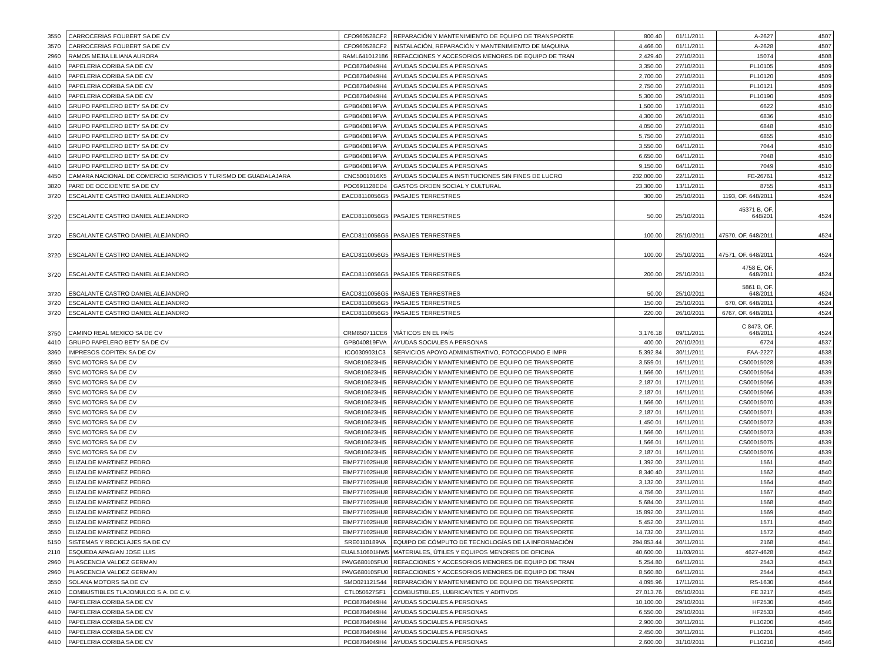| 3550 | CARROCERIAS FOUBERT SA DE CV | CFO960528CF2 | REPARACIÓN Y MANTENIMIENTO DE EQUIPO DE TRANSPORTE | 800.40 | 01/11/2011 | A-2627 | 4507 |
| 3570 | CARROCERIAS FOUBERT SA DE CV | CFO960528CF2 | INSTALACIÓN, REPARACIÓN Y MANTENIMIENTO DE MAQUINA | 4,466.00 | 01/11/2011 | A-2628 | 4507 |
| 2960 | RAMOS MEJIA LILIANA AURORA | RAML641012186 | REFACCIONES Y ACCESORIOS MENORES DE EQUIPO DE TRAN | 2,429.40 | 27/10/2011 | 15074 | 4508 |
| 4410 | PAPELERIA CORIBA SA DE CV | PCO8704049H4 | AYUDAS SOCIALES A PERSONAS | 3,350.00 | 27/10/2011 | PL10105 | 4509 |
| 4410 | PAPELERIA CORIBA SA DE CV | PCO8704049H4 | AYUDAS SOCIALES A PERSONAS | 2,700.00 | 27/10/2011 | PL10120 | 4509 |
| 4410 | PAPELERIA CORIBA SA DE CV | PCO8704049H4 | AYUDAS SOCIALES A PERSONAS | 2,750.00 | 27/10/2011 | PL10121 | 4509 |
| 4410 | PAPELERIA CORIBA SA DE CV | PCO8704049H4 | AYUDAS SOCIALES A PERSONAS | 5,300.00 | 29/10/2011 | PL10190 | 4509 |
| 4410 | GRUPO PAPELERO BETY SA DE CV | GPB040819FVA | AYUDAS SOCIALES A PERSONAS | 1,500.00 | 17/10/2011 | 6622 | 4510 |
| 4410 | GRUPO PAPELERO BETY SA DE CV | GPB040819FVA | AYUDAS SOCIALES A PERSONAS | 4,300.00 | 26/10/2011 | 6836 | 4510 |
| 4410 | GRUPO PAPELERO BETY SA DE CV | GPB040819FVA | AYUDAS SOCIALES A PERSONAS | 4,050.00 | 27/10/2011 | 6848 | 4510 |
| 4410 | GRUPO PAPELERO BETY SA DE CV | GPB040819FVA | AYUDAS SOCIALES A PERSONAS | 5,750.00 | 27/10/2011 | 6855 | 4510 |
| 4410 | GRUPO PAPELERO BETY SA DE CV | GPB040819FVA | AYUDAS SOCIALES A PERSONAS | 3,550.00 | 04/11/2011 | 7044 | 4510 |
| 4410 | GRUPO PAPELERO BETY SA DE CV | GPB040819FVA | AYUDAS SOCIALES A PERSONAS | 6,650.00 | 04/11/2011 | 7048 | 4510 |
| 4410 | GRUPO PAPELERO BETY SA DE CV | GPB040819FVA | AYUDAS SOCIALES A PERSONAS | 9,150.00 | 04/11/2011 | 7049 | 4510 |
| 4450 | CAMARA NACIONAL DE COMERCIO SERVICIOS Y TURISMO DE GUADALAJARA | CNC5001016X5 | AYUDAS SOCIALES A INSTITUCIONES SIN FINES DE LUCRO | 232,000.00 | 22/11/2011 | FE-26761 | 4512 |
| 3820 | PARE DE OCCIDENTE SA DE CV | POC691128ED4 | GASTOS ORDEN SOCIAL Y CULTURAL | 23,300.00 | 13/11/2011 | 8755 | 4513 |
| 3720 | ESCALANTE CASTRO DANIEL ALEJANDRO | EACD8110056G5 | PASAJES TERRESTRES | 300.00 | 25/10/2011 | 1193, OF. 648/2011 | 4524 |
| 3720 | ESCALANTE CASTRO DANIEL ALEJANDRO | EACD8110056G5 | PASAJES TERRESTRES | 50.00 | 25/10/2011 | 45371 B, OF. 648/201 | 4524 |
| 3720 | ESCALANTE CASTRO DANIEL ALEJANDRO | EACD8110056G5 | PASAJES TERRESTRES | 100.00 | 25/10/2011 | 47570, OF. 648/2011 | 4524 |
| 3720 | ESCALANTE CASTRO DANIEL ALEJANDRO | EACD8110056G5 | PASAJES TERRESTRES | 100.00 | 25/10/2011 | 47571, OF. 648/2011 | 4524 |
| 3720 | ESCALANTE CASTRO DANIEL ALEJANDRO | EACD8110056G5 | PASAJES TERRESTRES | 200.00 | 25/10/2011 | 4758 E, OF. 648/2011 | 4524 |
| 3720 | ESCALANTE CASTRO DANIEL ALEJANDRO | EACD8110056G5 | PASAJES TERRESTRES | 50.00 | 25/10/2011 | 5861 B, OF. 648/2011 | 4524 |
| 3720 | ESCALANTE CASTRO DANIEL ALEJANDRO | EACD8110056G5 | PASAJES TERRESTRES | 150.00 | 25/10/2011 | 670, OF. 648/2011 | 4524 |
| 3720 | ESCALANTE CASTRO DANIEL ALEJANDRO | EACD8110056G5 | PASAJES TERRESTRES | 220.00 | 26/10/2011 | 6767, OF. 648/2011 | 4524 |
| 3750 | CAMINO REAL MEXICO SA DE CV | CRM850711CE6 | VIÁTICOS EN EL PAÍS | 3,176.18 | 09/11/2011 | C 8473, OF. 648/2011 | 4524 |
| 4410 | GRUPO PAPELERO BETY SA DE CV | GPB040819FVA | AYUDAS SOCIALES A PERSONAS | 400.00 | 20/10/2011 | 6724 | 4537 |
| 3360 | IMPRESOS COPITEK SA DE CV | ICO0309031C3 | SERVICIOS APOYO ADMINISTRATIVO, FOTOCOPIADO E IMPR | 5,392.84 | 30/11/2011 | FAA-2227 | 4538 |
| 3550 | SYC MOTORS SA DE CV | SMO810623HI5 | REPARACIÓN Y MANTENIMIENTO DE EQUIPO DE TRANSPORTE | 3,559.01 | 16/11/2011 | CS00015028 | 4539 |
| 3550 | SYC MOTORS SA DE CV | SMO810623HI5 | REPARACIÓN Y MANTENIMIENTO DE EQUIPO DE TRANSPORTE | 1,566.00 | 16/11/2011 | CS00015054 | 4539 |
| 3550 | SYC MOTORS SA DE CV | SMO810623HI5 | REPARACIÓN Y MANTENIMIENTO DE EQUIPO DE TRANSPORTE | 2,187.01 | 17/11/2011 | CS00015056 | 4539 |
| 3550 | SYC MOTORS SA DE CV | SMO810623HI5 | REPARACIÓN Y MANTENIMIENTO DE EQUIPO DE TRANSPORTE | 2,187.01 | 16/11/2011 | CS00015066 | 4539 |
| 3550 | SYC MOTORS SA DE CV | SMO810623HI5 | REPARACIÓN Y MANTENIMIENTO DE EQUIPO DE TRANSPORTE | 1,566.00 | 16/11/2011 | CS00015070 | 4539 |
| 3550 | SYC MOTORS SA DE CV | SMO810623HI5 | REPARACIÓN Y MANTENIMIENTO DE EQUIPO DE TRANSPORTE | 2,187.01 | 16/11/2011 | CS00015071 | 4539 |
| 3550 | SYC MOTORS SA DE CV | SMO810623HI5 | REPARACIÓN Y MANTENIMIENTO DE EQUIPO DE TRANSPORTE | 1,450.01 | 16/11/2011 | CS00015072 | 4539 |
| 3550 | SYC MOTORS SA DE CV | SMO810623HI5 | REPARACIÓN Y MANTENIMIENTO DE EQUIPO DE TRANSPORTE | 1,566.00 | 16/11/2011 | CS00015073 | 4539 |
| 3550 | SYC MOTORS SA DE CV | SMO810623HI5 | REPARACIÓN Y MANTENIMIENTO DE EQUIPO DE TRANSPORTE | 1,566.01 | 16/11/2011 | CS00015075 | 4539 |
| 3550 | SYC MOTORS SA DE CV | SMO810623HI5 | REPARACIÓN Y MANTENIMIENTO DE EQUIPO DE TRANSPORTE | 2,187.01 | 16/11/2011 | CS00015076 | 4539 |
| 3550 | ELIZALDE MARTINEZ PEDRO | EIMP771025HU8 | REPARACIÓN Y MANTENIMIENTO DE EQUIPO DE TRANSPORTE | 1,392.00 | 23/11/2011 | 1561 | 4540 |
| 3550 | ELIZALDE MARTINEZ PEDRO | EIMP771025HU8 | REPARACIÓN Y MANTENIMIENTO DE EQUIPO DE TRANSPORTE | 8,340.40 | 23/11/2011 | 1562 | 4540 |
| 3550 | ELIZALDE MARTINEZ PEDRO | EIMP771025HU8 | REPARACIÓN Y MANTENIMIENTO DE EQUIPO DE TRANSPORTE | 3,132.00 | 23/11/2011 | 1564 | 4540 |
| 3550 | ELIZALDE MARTINEZ PEDRO | EIMP771025HU8 | REPARACIÓN Y MANTENIMIENTO DE EQUIPO DE TRANSPORTE | 4,756.00 | 23/11/2011 | 1567 | 4540 |
| 3550 | ELIZALDE MARTINEZ PEDRO | EIMP771025HU8 | REPARACIÓN Y MANTENIMIENTO DE EQUIPO DE TRANSPORTE | 5,684.00 | 23/11/2011 | 1568 | 4540 |
| 3550 | ELIZALDE MARTINEZ PEDRO | EIMP771025HU8 | REPARACIÓN Y MANTENIMIENTO DE EQUIPO DE TRANSPORTE | 15,892.00 | 23/11/2011 | 1569 | 4540 |
| 3550 | ELIZALDE MARTINEZ PEDRO | EIMP771025HU8 | REPARACIÓN Y MANTENIMIENTO DE EQUIPO DE TRANSPORTE | 5,452.00 | 23/11/2011 | 1571 | 4540 |
| 3550 | ELIZALDE MARTINEZ PEDRO | EIMP771025HU8 | REPARACIÓN Y MANTENIMIENTO DE EQUIPO DE TRANSPORTE | 14,732.00 | 23/11/2011 | 1572 | 4540 |
| 5150 | SISTEMAS Y RECICLAJES SA DE CV | SRE0110189VA | EQUIPO DE CÓMPUTO DE TECNOLOGÍAS DE LA INFORMACIÓN | 294,853.44 | 30/11/2011 | 2168 | 4541 |
| 2110 | ESQUEDA APAGIAN JOSE LUIS | EUAL510601HW5 | MATERIALES, ÚTILES Y EQUIPOS MENORES DE OFICINA | 40,600.00 | 11/03/2011 | 4627-4628 | 4542 |
| 2960 | PLASCENCIA VALDEZ GERMAN | PAVG680105FU0 | REFACCIONES Y ACCESORIOS MENORES DE EQUIPO DE TRAN | 5,254.80 | 04/11/2011 | 2543 | 4543 |
| 2960 | PLASCENCIA VALDEZ GERMAN | PAVG680105FU0 | REFACCIONES Y ACCESORIOS MENORES DE EQUIPO DE TRAN | 8,560.80 | 04/11/2011 | 2544 | 4543 |
| 3550 | SOLANA MOTORS SA DE CV | SMO021121S44 | REPARACIÓN Y MANTENIMIENTO DE EQUIPO DE TRANSPORTE | 4,095.96 | 17/11/2011 | RS-1630 | 4544 |
| 2610 | COMBUSTIBLES TLAJOMULCO S.A. DE C.V. | CTL050627SF1 | COMBUSTIBLES, LUBRICANTES Y ADITIVOS | 27,013.76 | 05/10/2011 | FE 3217 | 4545 |
| 4410 | PAPELERIA CORIBA SA DE CV | PCO8704049H4 | AYUDAS SOCIALES A PERSONAS | 10,100.00 | 29/10/2011 | HF2530 | 4546 |
| 4410 | PAPELERIA CORIBA SA DE CV | PCO8704049H4 | AYUDAS SOCIALES A PERSONAS | 6,550.00 | 29/10/2011 | HF2533 | 4546 |
| 4410 | PAPELERIA CORIBA SA DE CV | PCO8704049H4 | AYUDAS SOCIALES A PERSONAS | 2,900.00 | 30/11/2011 | PL10200 | 4546 |
| 4410 | PAPELERIA CORIBA SA DE CV | PCO8704049H4 | AYUDAS SOCIALES A PERSONAS | 2,450.00 | 30/11/2011 | PL10201 | 4546 |
| 4410 | PAPELERIA CORIBA SA DE CV | PCO8704049H4 | AYUDAS SOCIALES A PERSONAS | 2,600.00 | 31/10/2011 | PL10210 | 4546 |